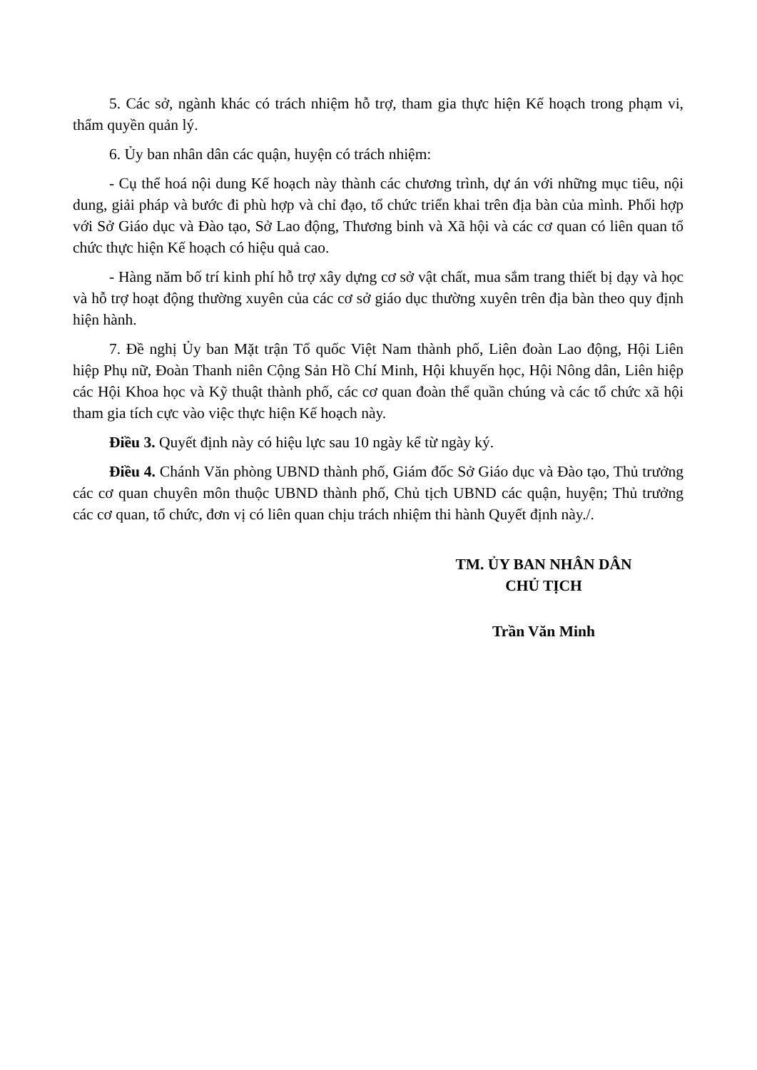5. Các sở, ngành khác có trách nhiệm hỗ trợ, tham gia thực hiện Kế hoạch trong phạm vi, thẩm quyền quản lý.
6. Ủy ban nhân dân các quận, huyện có trách nhiệm:
- Cụ thể hoá nội dung Kế hoạch này thành các chương trình, dự án với những mục tiêu, nội dung, giải pháp và bước đi phù hợp và chỉ đạo, tổ chức triển khai trên địa bàn của mình. Phối hợp với Sở Giáo dục và Đào tạo, Sở Lao động, Thương binh và Xã hội và các cơ quan có liên quan tổ chức thực hiện Kế hoạch có hiệu quả cao.
- Hàng năm bố trí kinh phí hỗ trợ xây dựng cơ sở vật chất, mua sắm trang thiết bị dạy và học và hỗ trợ hoạt động thường xuyên của các cơ sở giáo dục thường xuyên trên địa bàn theo quy định hiện hành.
7. Đề nghị Ủy ban Mặt trận Tổ quốc Việt Nam thành phố, Liên đoàn Lao động, Hội Liên hiệp Phụ nữ, Đoàn Thanh niên Cộng Sản Hồ Chí Minh, Hội khuyến học, Hội Nông dân, Liên hiệp các Hội Khoa học và Kỹ thuật thành phố, các cơ quan đoàn thể quần chúng và các tổ chức xã hội tham gia tích cực vào việc thực hiện Kế hoạch này.
Điều 3. Quyết định này có hiệu lực sau 10 ngày kể từ ngày ký.
Điều 4. Chánh Văn phòng UBND thành phố, Giám đốc Sở Giáo dục và Đào tạo, Thủ trưởng các cơ quan chuyên môn thuộc UBND thành phố, Chủ tịch UBND các quận, huyện; Thủ trưởng các cơ quan, tổ chức, đơn vị có liên quan chịu trách nhiệm thi hành Quyết định này./.
TM. ỦY BAN NHÂN DÂN
CHỦ TỊCH
Trần Văn Minh